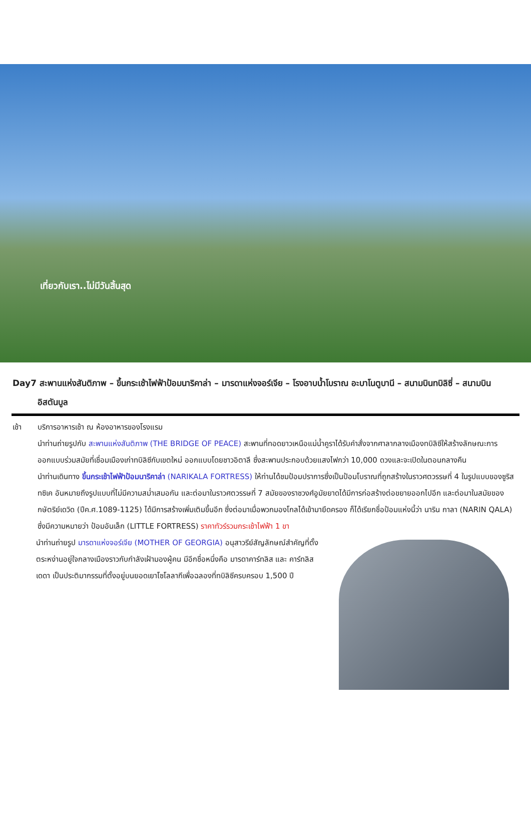เที่ยวกับเรา..ไม่มีวันสิ้นสุด
Day7 สะพานแห่งสันติภาพ – ขึ้นกระเช้าไฟฟ้าป้อมนาริคาล่า – มารดาแห่งจอร์เจีย – โรงอาบน้ำโบราณ อะบาโนตูบานี – สนามบินทบิลิซี่ – สนามบินอิสตันบูล
เช้า บริการอาหารเช้า ณ ห้องอาหารของโรงแรม
นำท่านถ่ายรูปกับ สะพานแห่งสันติภาพ (THE BRIDGE OF PEACE) สะพานที่ทอดยาวเหนือแม่น้ำคูราได้รับคำสั่งจากศาลากลางเมืองทบิลิซีให้สร้างลักษณะการออกแบบร่วมสมัยที่เชื่อมเมืองเก่าทบิลิซีกับเขตใหม่ ออกแบบโดยชาวอิตาลี ซึ่งสะพานประกอบด้วยแสงไฟกว่า 10,000 ดวงและจะเปิดในตอนกลางคืน
นำท่านเดินทาง ขึ้นกระเช้าไฟฟ้าป้อมนาริคาล่า (NARIKALA FORTRESS) ให้ท่านได้ชมป้อมปราการซึ่งเป็นป้อมโบราณที่ถูกสร้างในราวศตวรรษที่ 4 ในรูปแบบของซูริส ทซิเค อันหมายถึงรูปแบบที่ไม่มีความสม่ำเสมอกัน และต่อมาในราวศตวรรษที่ 7 สมัยของราชวงศ์อูมัยยาดได้มีการก่อสร้างต่อขยายออกไปอีก และต่อมาในสมัยของกษัตริย์เดวิด (ปีค.ศ.1089-1125) ได้มีการสร้างเพิ่มเติมขึ้นอีก ซึ่งต่อมาเมื่อพวกมองโกลได้เข้ามายึดครอง ก็ได้เรียกชื่อป้อมแห่งนี้ว่า นาริน กาลา (NARIN QALA) ซึ่งมีความหมายว่า ป้อมอันเล็ก (LITTLE FORTRESS) ราคาทัวร์รวมกระเช้าไฟฟ้า 1 ขา
นำท่านถ่ายรูป มารดาแห่งจอร์เจีย (MOTHER OF GEORGIA) อนุสาวรีย์สัญลักษณ์สำคัญที่ตั้งตระหง่านอยู่ใจกลางเมืองราวกับกำลังเฝ้ามองผู้คน มีอีกชื่อหนึ่งคือ มารดาคาร์ทลิส และ คาร์ทลิส เดดา เป็นประติมากรรมที่ตั้งอยู่บนยอดเยาโซโลลากีเพื่อฉลองที่ทบิลิซีครบครอบ 1,500 ปี